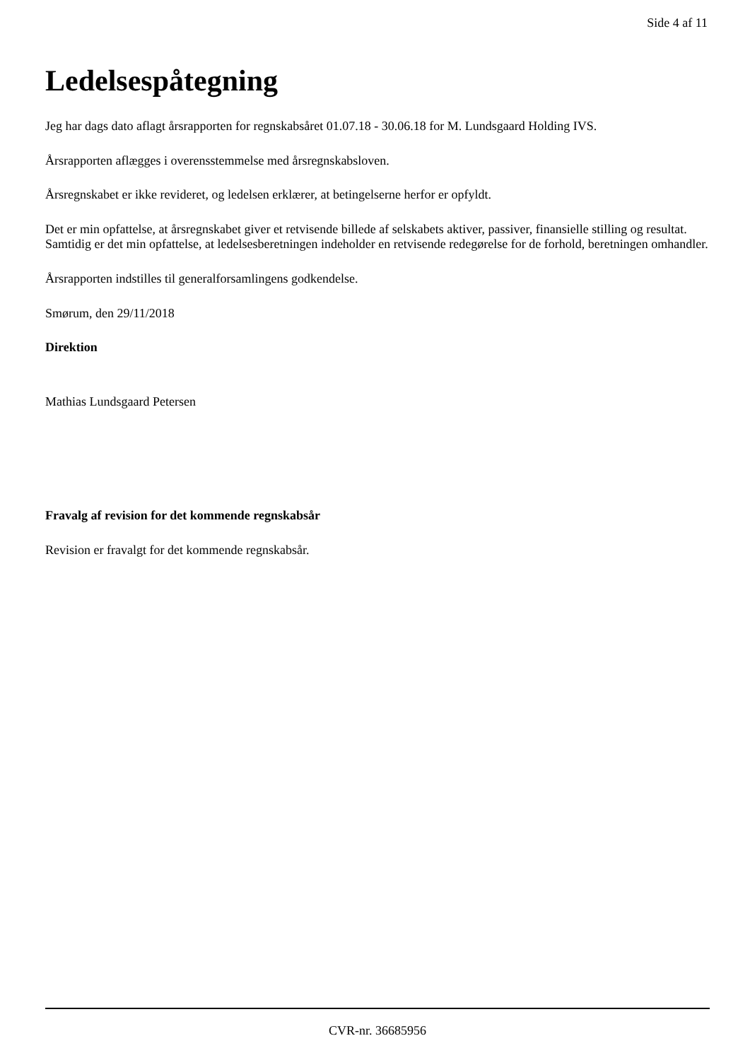Side 4 af 11
Ledelsespåtegning
Jeg har dags dato aflagt årsrapporten for regnskabsåret 01.07.18 - 30.06.18 for M. Lundsgaard Holding IVS.
Årsrapporten aflægges i overensstemmelse med årsregnskabsloven.
Årsregnskabet er ikke revideret, og ledelsen erklærer, at betingelserne herfor er opfyldt.
Det er min opfattelse, at årsregnskabet giver et retvisende billede af selskabets aktiver, passiver, finansielle stilling og resultat. Samtidig er det min opfattelse, at ledelsesberetningen indeholder en retvisende redegørelse for de forhold, beretningen omhandler.
Årsrapporten indstilles til generalforsamlingens godkendelse.
Smørum, den 29/11/2018
Direktion
Mathias Lundsgaard Petersen
Fravalg af revision for det kommende regnskabsår
Revision er fravalgt for det kommende regnskabsår.
CVR-nr. 36685956